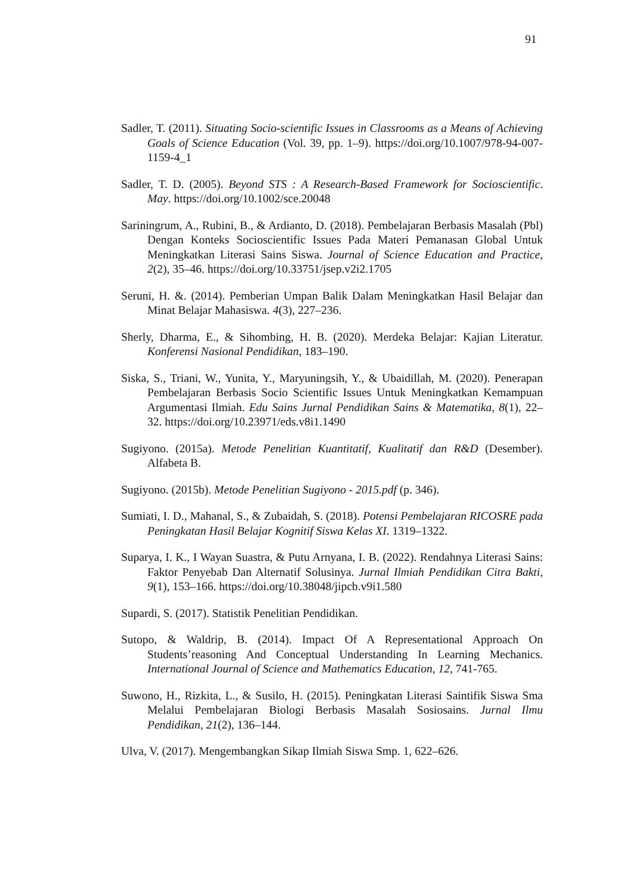91
Sadler, T. (2011). Situating Socio-scientific Issues in Classrooms as a Means of Achieving Goals of Science Education (Vol. 39, pp. 1–9). https://doi.org/10.1007/978-94-007-1159-4_1
Sadler, T. D. (2005). Beyond STS : A Research-Based Framework for Socioscientific. May. https://doi.org/10.1002/sce.20048
Sariningrum, A., Rubini, B., & Ardianto, D. (2018). Pembelajaran Berbasis Masalah (Pbl) Dengan Konteks Socioscientific Issues Pada Materi Pemanasan Global Untuk Meningkatkan Literasi Sains Siswa. Journal of Science Education and Practice, 2(2), 35–46. https://doi.org/10.33751/jsep.v2i2.1705
Seruni, H. &. (2014). Pemberian Umpan Balik Dalam Meningkatkan Hasil Belajar dan Minat Belajar Mahasiswa. 4(3), 227–236.
Sherly, Dharma, E., & Sihombing, H. B. (2020). Merdeka Belajar: Kajian Literatur. Konferensi Nasional Pendidikan, 183–190.
Siska, S., Triani, W., Yunita, Y., Maryuningsih, Y., & Ubaidillah, M. (2020). Penerapan Pembelajaran Berbasis Socio Scientific Issues Untuk Meningkatkan Kemampuan Argumentasi Ilmiah. Edu Sains Jurnal Pendidikan Sains & Matematika, 8(1), 22–32. https://doi.org/10.23971/eds.v8i1.1490
Sugiyono. (2015a). Metode Penelitian Kuantitatif, Kualitatif dan R&D (Desember). Alfabeta B.
Sugiyono. (2015b). Metode Penelitian Sugiyono - 2015.pdf (p. 346).
Sumiati, I. D., Mahanal, S., & Zubaidah, S. (2018). Potensi Pembelajaran RICOSRE pada Peningkatan Hasil Belajar Kognitif Siswa Kelas XI. 1319–1322.
Suparya, I. K., I Wayan Suastra, & Putu Arnyana, I. B. (2022). Rendahnya Literasi Sains: Faktor Penyebab Dan Alternatif Solusinya. Jurnal Ilmiah Pendidikan Citra Bakti, 9(1), 153–166. https://doi.org/10.38048/jipcb.v9i1.580
Supardi, S. (2017). Statistik Penelitian Pendidikan.
Sutopo, & Waldrip, B. (2014). Impact Of A Representational Approach On Students’reasoning And Conceptual Understanding In Learning Mechanics. International Journal of Science and Mathematics Education, 12, 741-765.
Suwono, H., Rizkita, L., & Susilo, H. (2015). Peningkatan Literasi Saintifik Siswa Sma Melalui Pembelajaran Biologi Berbasis Masalah Sosiosains. Jurnal Ilmu Pendidikan, 21(2), 136–144.
Ulva, V. (2017). Mengembangkan Sikap Ilmiah Siswa Smp. 1, 622–626.